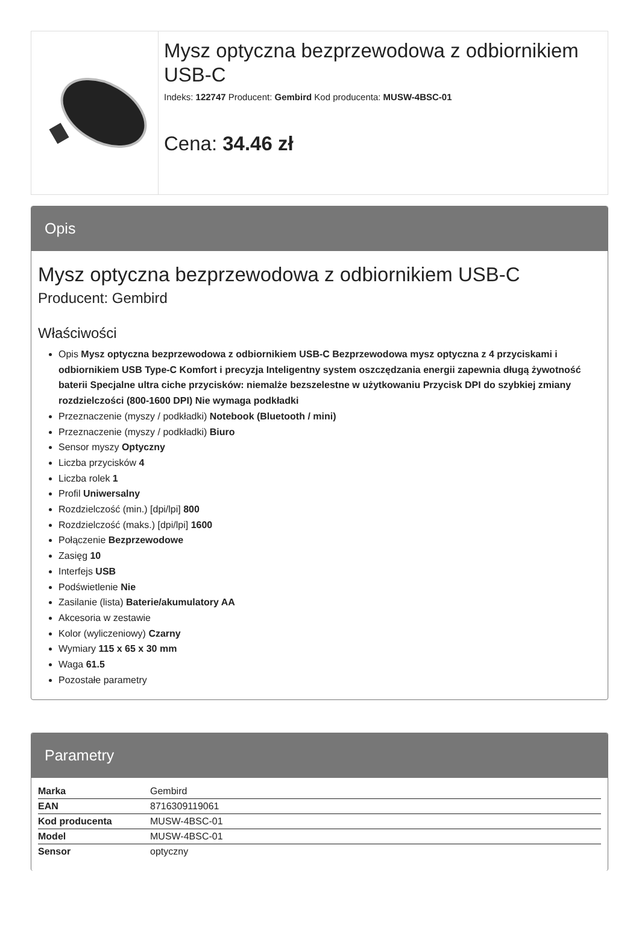Mysz optyczna bezprzewodowa z odbiornikiem USB-C
Indeks: 122747 Producent: Gembird Kod producenta: MUSW-4BSC-01
Cena: 34.46 zł
Opis
Mysz optyczna bezprzewodowa z odbiornikiem USB-C
Producent: Gembird
Właściwości
Opis Mysz optyczna bezprzewodowa z odbiornikiem USB-C Bezprzewodowa mysz optyczna z 4 przyciskami i odbiornikiem USB Type-C Komfort i precyzja Inteligentny system oszczędzania energii zapewnia długą żywotność baterii Specjalne ultra ciche przycisków: niemalże bezszelestne w użytkowaniu Przycisk DPI do szybkiej zmiany rozdzielczości (800-1600 DPI) Nie wymaga podkładki
Przeznaczenie (myszy / podkładki) Notebook (Bluetooth / mini)
Przeznaczenie (myszy / podkładki) Biuro
Sensor myszy Optyczny
Liczba przycisków 4
Liczba rolek 1
Profil Uniwersalny
Rozdzielczość (min.) [dpi/lpi] 800
Rozdzielczość (maks.) [dpi/lpi] 1600
Połączenie Bezprzewodowe
Zasięg 10
Interfejs USB
Podświetlenie Nie
Zasilanie (lista) Baterie/akumulatory AA
Akcesoria w zestawie
Kolor (wyliczeniowy) Czarny
Wymiary 115 x 65 x 30 mm
Waga 61.5
Pozostałe parametry
Parametry
| Marka | Gembird |
| EAN | 8716309119061 |
| Kod producenta | MUSW-4BSC-01 |
| Model | MUSW-4BSC-01 |
| Sensor | optyczny |